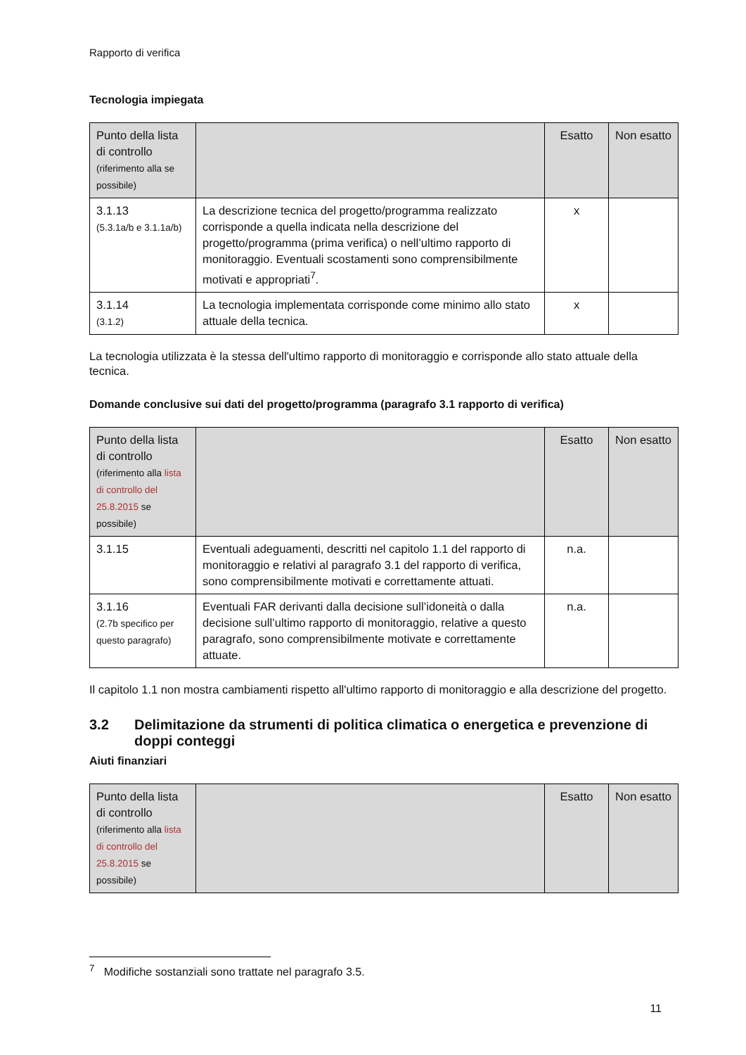Rapporto di verifica
Tecnologia impiegata
| Punto della lista di controllo (riferimento alla se possibile) | | Esatto | Non esatto |
| --- | --- | --- | --- |
| 3.1.13 (5.3.1a/b e 3.1.1a/b) | La descrizione tecnica del progetto/programma realizzato corrisponde a quella indicata nella descrizione del progetto/programma (prima verifica) o nell’ultimo rapporto di monitoraggio. Eventuali scostamenti sono comprensibilmente motivati e appropriati<sup>7</sup>. | x | |
| 3.1.14 (3.1.2) | La tecnologia implementata corrisponde come minimo allo stato attuale della tecnica. | x | |
La tecnologia utilizzata è la stessa dell'ultimo rapporto di monitoraggio e corrisponde allo stato attuale della tecnica.
Domande conclusive sui dati del progetto/programma (paragrafo 3.1 rapporto di verifica)
| Punto della lista di controllo (riferimento alla lista di controllo del 25.8.2015 se possibile) | | Esatto | Non esatto |
| --- | --- | --- | --- |
| 3.1.15 | Eventuali adeguamenti, descritti nel capitolo 1.1 del rapporto di monitoraggio e relativi al paragrafo 3.1 del rapporto di verifica, sono comprensibilmente motivati e correttamente attuati. | n.a. | |
| 3.1.16 (2.7b specifico per questo paragrafo) | Eventuali FAR derivanti dalla decisione sull’idoneità o dalla decisione sull’ultimo rapporto di monitoraggio, relative a questo paragrafo, sono comprensibilmente motivate e correttamente attuate. | n.a. | |
Il capitolo 1.1 non mostra cambiamenti rispetto all'ultimo rapporto di monitoraggio e alla descrizione del progetto.
3.2 Delimitazione da strumenti di politica climatica o energetica e prevenzione di doppi conteggi
Aiuti finanziari
| Punto della lista di controllo (riferimento alla lista di controllo del 25.8.2015 se possibile) | | Esatto | Non esatto |
| --- | --- | --- | --- |
<sup>7</sup> Modifiche sostanziali sono trattate nel paragrafo 3.5.
11